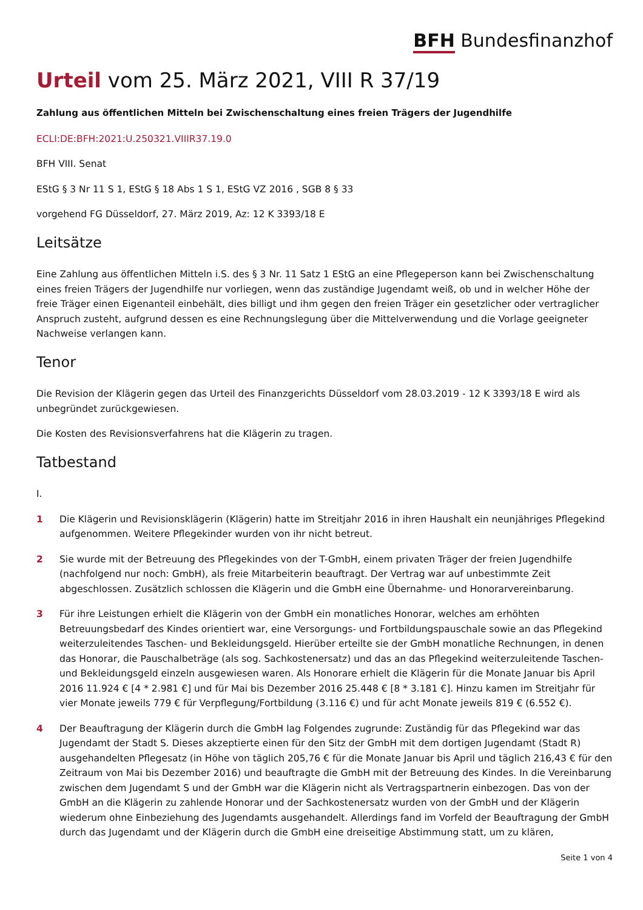BFH Bundesfinanzhof
Urteil vom 25. März 2021, VIII R 37/19
Zahlung aus öffentlichen Mitteln bei Zwischenschaltung eines freien Trägers der Jugendhilfe
ECLI:DE:BFH:2021:U.250321.VIIIR37.19.0
BFH VIII. Senat
EStG § 3 Nr 11 S 1, EStG § 18 Abs 1 S 1, EStG VZ 2016 , SGB 8 § 33
vorgehend FG Düsseldorf, 27. März 2019, Az: 12 K 3393/18 E
Leitsätze
Eine Zahlung aus öffentlichen Mitteln i.S. des § 3 Nr. 11 Satz 1 EStG an eine Pflegeperson kann bei Zwischenschaltung eines freien Trägers der Jugendhilfe nur vorliegen, wenn das zuständige Jugendamt weiß, ob und in welcher Höhe der freie Träger einen Eigenanteil einbehält, dies billigt und ihm gegen den freien Träger ein gesetzlicher oder vertraglicher Anspruch zusteht, aufgrund dessen es eine Rechnungslegung über die Mittelverwendung und die Vorlage geeigneter Nachweise verlangen kann.
Tenor
Die Revision der Klägerin gegen das Urteil des Finanzgerichts Düsseldorf vom 28.03.2019 - 12 K 3393/18 E wird als unbegründet zurückgewiesen.
Die Kosten des Revisionsverfahrens hat die Klägerin zu tragen.
Tatbestand
I.
1 Die Klägerin und Revisionsklägerin (Klägerin) hatte im Streitjahr 2016 in ihren Haushalt ein neunjähriges Pflegekind aufgenommen. Weitere Pflegekinder wurden von ihr nicht betreut.
2 Sie wurde mit der Betreuung des Pflegekindes von der T-GmbH, einem privaten Träger der freien Jugendhilfe (nachfolgend nur noch: GmbH), als freie Mitarbeiterin beauftragt. Der Vertrag war auf unbestimmte Zeit abgeschlossen. Zusätzlich schlossen die Klägerin und die GmbH eine Übernahme- und Honorarvereinbarung.
3 Für ihre Leistungen erhielt die Klägerin von der GmbH ein monatliches Honorar, welches am erhöhten Betreuungsbedarf des Kindes orientiert war, eine Versorgungs- und Fortbildungspauschale sowie an das Pflegekind weiterzuleitendes Taschen- und Bekleidungsgeld. Hierüber erteilte sie der GmbH monatliche Rechnungen, in denen das Honorar, die Pauschalbeträge (als sog. Sachkostenersatz) und das an das Pflegekind weiterzuleitende Taschen- und Bekleidungsgeld einzeln ausgewiesen waren. Als Honorare erhielt die Klägerin für die Monate Januar bis April 2016 11.924 € [4 * 2.981 €] und für Mai bis Dezember 2016 25.448 € [8 * 3.181 €]. Hinzu kamen im Streitjahr für vier Monate jeweils 779 € für Verpflegung/Fortbildung (3.116 €) und für acht Monate jeweils 819 € (6.552 €).
4 Der Beauftragung der Klägerin durch die GmbH lag Folgendes zugrunde: Zuständig für das Pflegekind war das Jugendamt der Stadt S. Dieses akzeptierte einen für den Sitz der GmbH mit dem dortigen Jugendamt (Stadt R) ausgehandelten Pflegesatz (in Höhe von täglich 205,76 € für die Monate Januar bis April und täglich 216,43 € für den Zeitraum von Mai bis Dezember 2016) und beauftragte die GmbH mit der Betreuung des Kindes. In die Vereinbarung zwischen dem Jugendamt S und der GmbH war die Klägerin nicht als Vertragspartnerin einbezogen. Das von der GmbH an die Klägerin zu zahlende Honorar und der Sachkostenersatz wurden von der GmbH und der Klägerin wiederum ohne Einbeziehung des Jugendamts ausgehandelt. Allerdings fand im Vorfeld der Beauftragung der GmbH durch das Jugendamt und der Klägerin durch die GmbH eine dreiseitige Abstimmung statt, um zu klären,
Seite 1 von 4